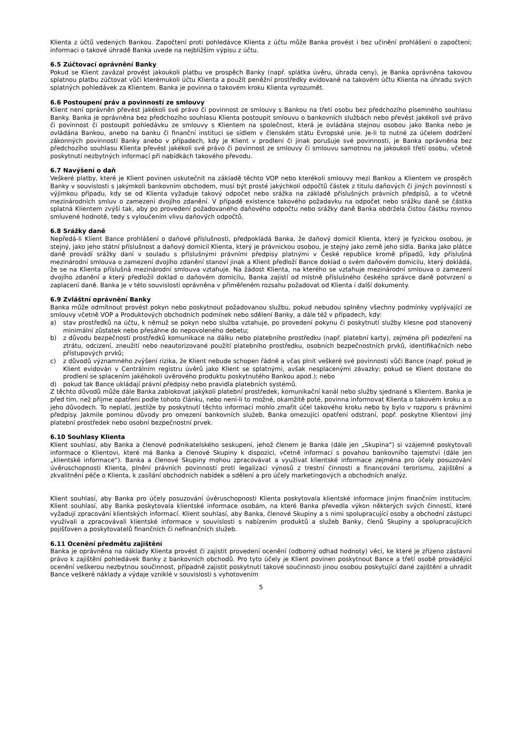Klienta z účtů vedených Bankou. Započtení proti pohledávce Klienta z účtu může Banka provést i bez učinění prohlášení o započtení; informaci o takové úhradě Banka uvede na nejbližším výpisu z účtu.
6.5 Zúčtovací oprávnění Banky
Pokud se Klient zavázal provést jakoukoli platbu ve prospěch Banky (např. splátka úvěru, úhrada ceny), je Banka oprávněna takovou splatnou platbu zúčtovat vůči kterémukoli účtu Klienta a použít peněžní prostředky evidované na takovém účtu Klienta na úhradu svých splatných pohledávek za Klientem. Banka je povinna o takovém kroku Klienta vyrozumět.
6.6 Postoupení práv a povinností ze smlouvy
Klient není oprávněn převést jakékoli své právo či povinnost ze smlouvy s Bankou na třetí osobu bez předchozího písemného souhlasu Banky. Banka je oprávněna bez předchozího souhlasu Klienta postoupit smlouvu o bankovních službách nebo převést jakékoli své právo či povinnost či postoupit pohledávku ze smlouvy s Klientem na společnost, která je ovládána stejnou osobou jako Banka nebo je ovládána Bankou, anebo na banku či finanční instituci se sídlem v členském státu Evropské unie. Je-li to nutné za účelem dodržení zákonných povinností Banky anebo v případech, kdy je Klient v prodlení či jinak porušuje své povinnosti, je Banka oprávněna bez předchozího souhlasu Klienta převést jakékoli své právo či povinnost ze smlouvy či smlouvu samotnou na jakoukoli třetí osobu, včetně poskytnutí nezbytných informací při nabídkách takového převodu.
6.7 Navýšení o daň
Veškeré platby, které je Klient povinen uskutečnit na základě těchto VOP nebo kterékoli smlouvy mezi Bankou a Klientem ve prospěch Banky v souvislosti s jakýmkoli bankovním obchodem, musí být prosté jakýchkoli odpočtů částek z titulu daňových či jiných povinností s výjimkou případu, kdy se od Klienta vyžaduje takový odpočet nebo srážka na základě příslušných právních předpisů, a to včetně mezinárodních smluv o zamezení dvojího zdanění. V případě existence takového požadavku na odpočet nebo srážku daně se částka splatná Klientem zvýší tak, aby po provedení požadovaného daňového odpočtu nebo srážky daně Banka obdržela čistou částku rovnou smluvené hodnotě, tedy s vyloučením vlivu daňových odpočtů.
6.8 Srážky daně
Nepředá-li Klient Bance prohlášení o daňové příslušnosti, předpokládá Banka, že daňový domicil Klienta, který je fyzickou osobou, je stejný, jako jeho státní příslušnost a daňový domicil Klienta, který je právnickou osobou, je stejný jako země jeho sídla. Banka jako plátce daně provádí srážky daní v souladu s příslušnými právními předpisy platnými v České republice kromě případů, kdy příslušná mezinárodní smlouva o zamezení dvojího zdanění stanoví jinak a Klient předloží Bance doklad o svém daňovém domicilu, který dokládá, že se na Klienta příslušná mezinárodní smlouva vztahuje. Na žádost Klienta, na kterého se vztahuje mezinárodní smlouva o zamezení dvojího zdanění a který předložil doklad o daňovém domicilu, Banka zajistí od místně příslušného českého správce daně potvrzení o zaplacení daně. Banka je v této souvislosti oprávněna v přiměřeném rozsahu požadovat od Klienta i další dokumenty.
6.9 Zvláštní oprávnění Banky
Banka může odmítnout provést pokyn nebo poskytnout požadovanou službu, pokud nebudou splněny všechny podmínky vyplývající ze smlouvy včetně VOP a Produktových obchodních podmínek nebo sdělení Banky, a dále též v případech, kdy:
a) stav prostředků na účtu, k němuž se pokyn nebo služba vztahuje, po provedení pokynu či poskytnutí služby klesne pod stanovený minimální zůstatek nebo přesáhne do nepovoleného debetu;
b) z důvodu bezpečnosti prostředků komunikace na dálku nebo platebního prostředku (např. platební karty), zejména při podezření na ztrátu, odcizení, zneužití nebo neautorizované použití platebního prostředku, osobních bezpečnostních prvků, identifikačních nebo přístupových prvků;
c) z důvodů významného zvýšení rizika, že Klient nebude schopen řádně a včas plnit veškeré své povinnosti vůči Bance (např. pokud je Klient evidován v Centrálním registru úvěrů jako Klient se splatnými, avšak nesplacenými závazky; pokud se Klient dostane do prodlení se splacením jakéhokoli úvěrového produktu poskytnutého Bankou apod.); nebo
d) pokud tak Bance ukládají právní předpisy nebo pravidla platebních systémů.
Z těchto důvodů může dále Banka zablokovat jakýkoli platební prostředek, komunikační kanál nebo služby sjednané s Klientem. Banka je před tím, než přijme opatření podle tohoto článku, nebo není-li to možné, okamžitě poté, povinna informovat Klienta o takovém kroku a o jeho důvodech. To neplatí, jestliže by poskytnutí těchto informací mohlo zmařit účel takového kroku nebo by bylo v rozporu s právními předpisy. Jakmile pominou důvody pro omezení bankovních služeb, Banka omezující opatření odstraní, popř. poskytne Klientovi jiný platební prostředek nebo osobní bezpečnostní prvek.
6.10 Souhlasy Klienta
Klient souhlasí, aby Banka a členové podnikatelského seskupení, jehož členem je Banka (dále jen „Skupina“) si vzájemně poskytovali informace o Klientovi, které má Banka a členové Skupiny k dispozici, včetně informací s povahou bankovního tajemství (dále jen „klientské informace“). Banka a členové Skupiny mohou zpracovávat a využívat klientské informace zejména pro účely posuzování úvěruschopnosti Klienta, plnění právních povinností proti legalizaci výnosů z trestní činnosti a financování terorismu, zajištění a zkvalitnění péče o Klienta, k zasílání obchodních nabídek a sdělení a pro účely marketingových a obchodních analýz.
Klient souhlasí, aby Banka pro účely posuzování úvěruschopnosti Klienta poskytovala klientské informace jiným finančním institucím. Klient souhlasí, aby Banka poskytovala klientské informace osobám, na které Banka převedla výkon některých svých činností, které vyžadují zpracování klientských informací. Klient souhlasí, aby Banka, členové Skupiny a s nimi spolupracující osoby a obchodní zástupci využívali a zpracovávali klientské informace v souvislosti s nabízením produktů a služeb Banky, členů Skupiny a spolupracujících pojišťoven a poskytovatelů finančních či nefinančních služeb.
6.11 Ocenění předmětu zajištění
Banka je oprávněna na náklady Klienta provést či zajistit provedení ocenění (odborný odhad hodnoty) věci, ke které je zřízeno zástavní právo k zajištění pohledávek Banky z bankovních obchodů. Pro tyto účely je Klient povinen poskytnout Bance a třetí osobě provádějící ocenění veškerou nezbytnou součinnost, případně zajistit poskytnutí takové součinnosti jinou osobou poskytující dané zajištění a uhradit Bance veškeré náklady a výdaje vzniklé v souvislosti s vyhotovením
5